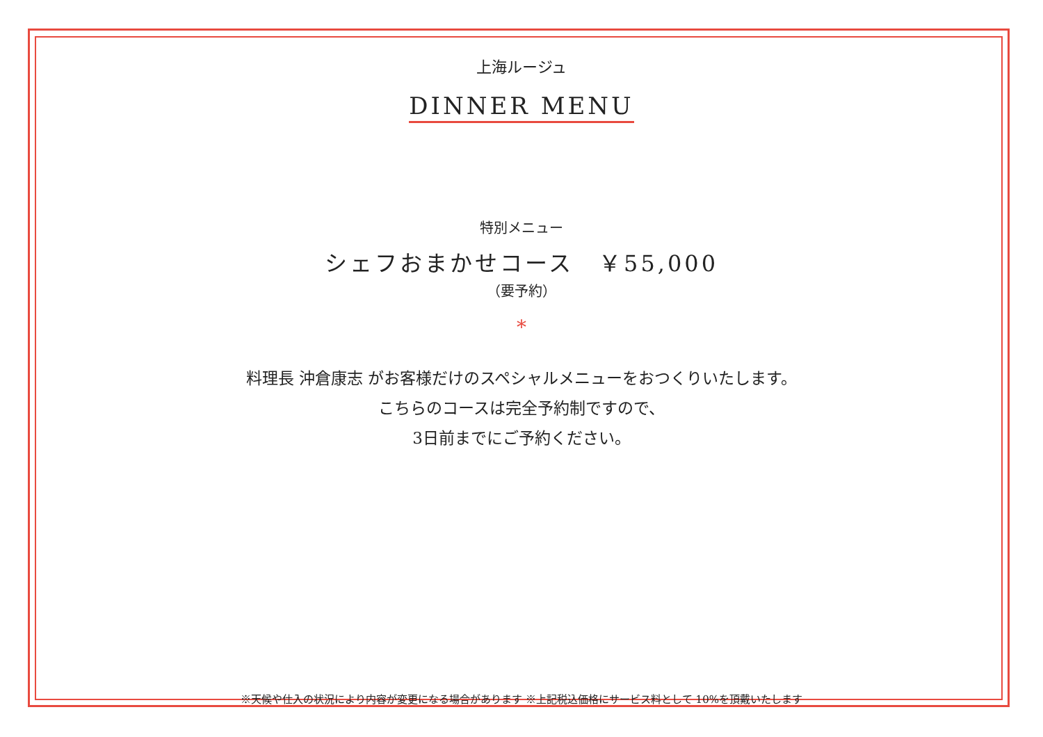上海ルージュ
DINNER MENU
特別メニュー
シェフおまかせコース　￥55,000
（要予約）
*
料理長 沖倉康志 がお客様だけのスペシャルメニューをおつくりいたします。
こちらのコースは完全予約制ですので、
3日前までにご予約ください。
※天候や仕入の状況により内容が変更になる場合があります ※上記税込価格にサービス料として 10%を頂戴いたします